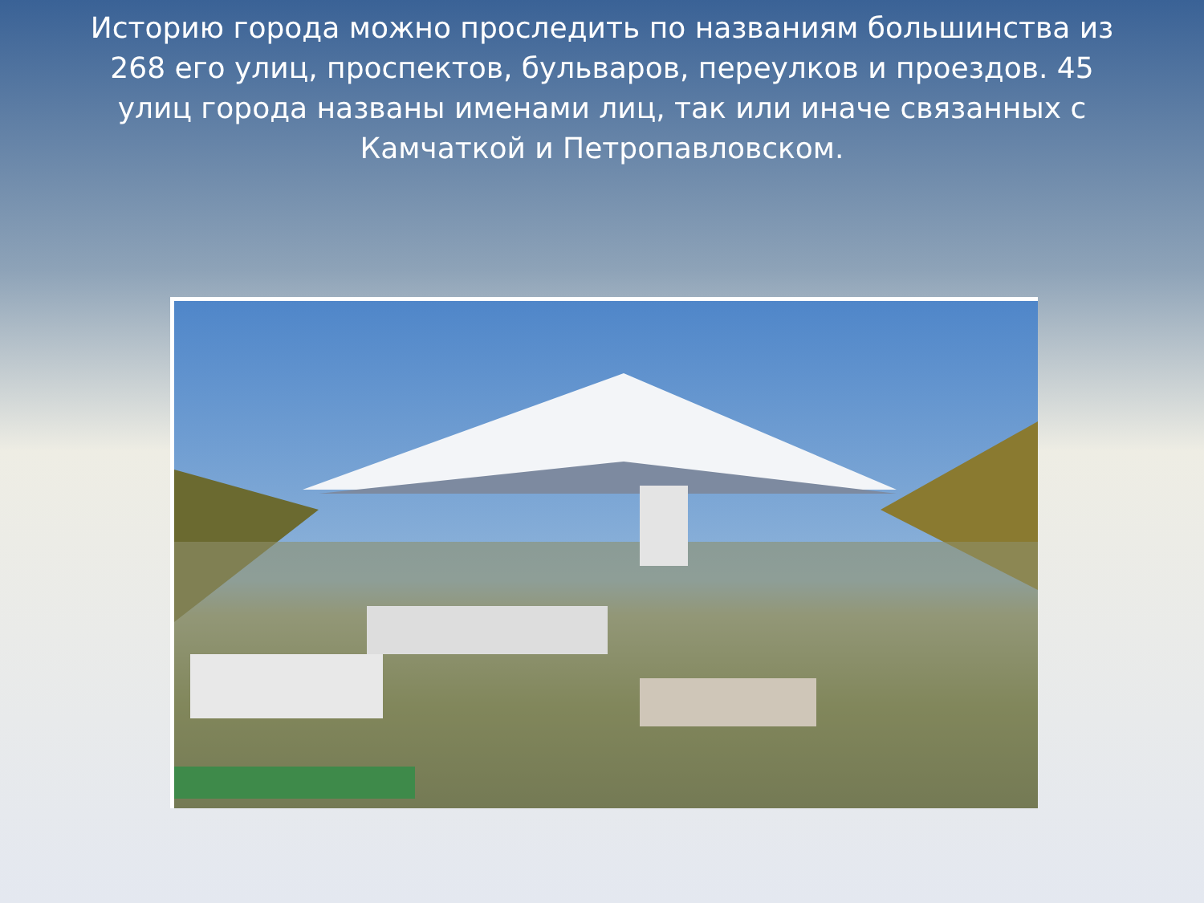Историю города можно проследить по названиям большинства из 268 его улиц, проспектов, бульваров, переулков и проездов. 45 улиц города названы именами лиц, так или иначе связанных с Камчаткой и Петропавловском.